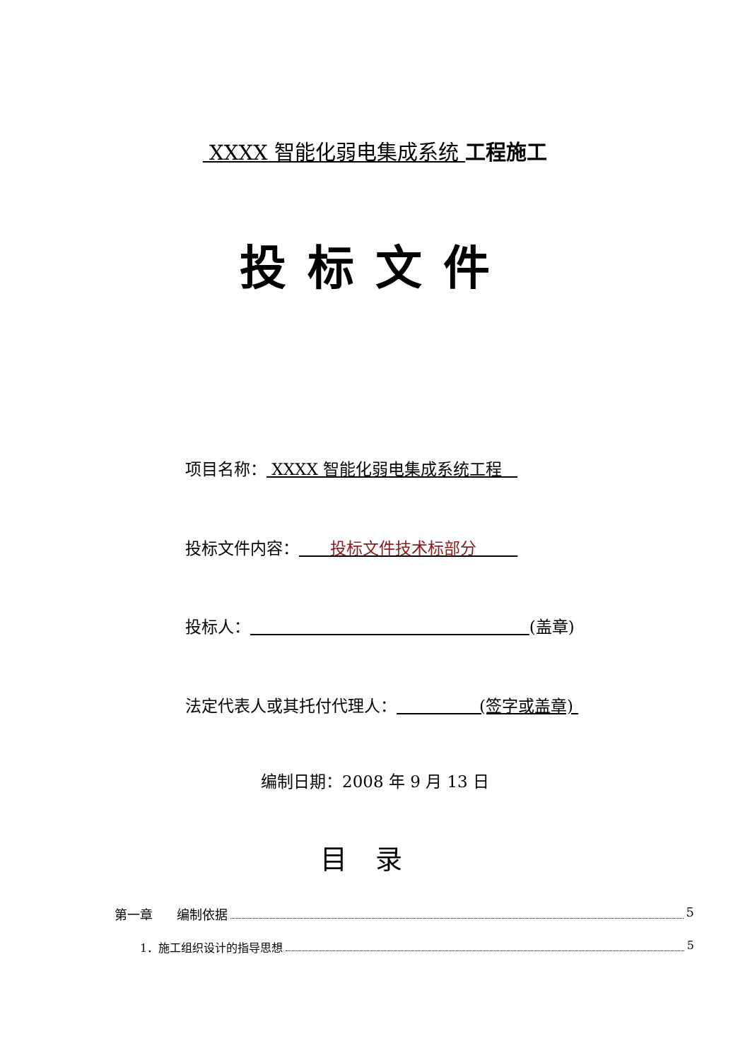XXXX 智能化弱电集成系统 工程施工
投标文件
项目名称： XXXX 智能化弱电集成系统工程
投标文件内容： 投标文件技术标部分
投标人： (盖章)
法定代表人或其托付代理人： (签字或盖章)
编制日期：2008 年 9 月 13 日
目录
第一章 编制依据 5
1．施工组织设计的指导思想 5